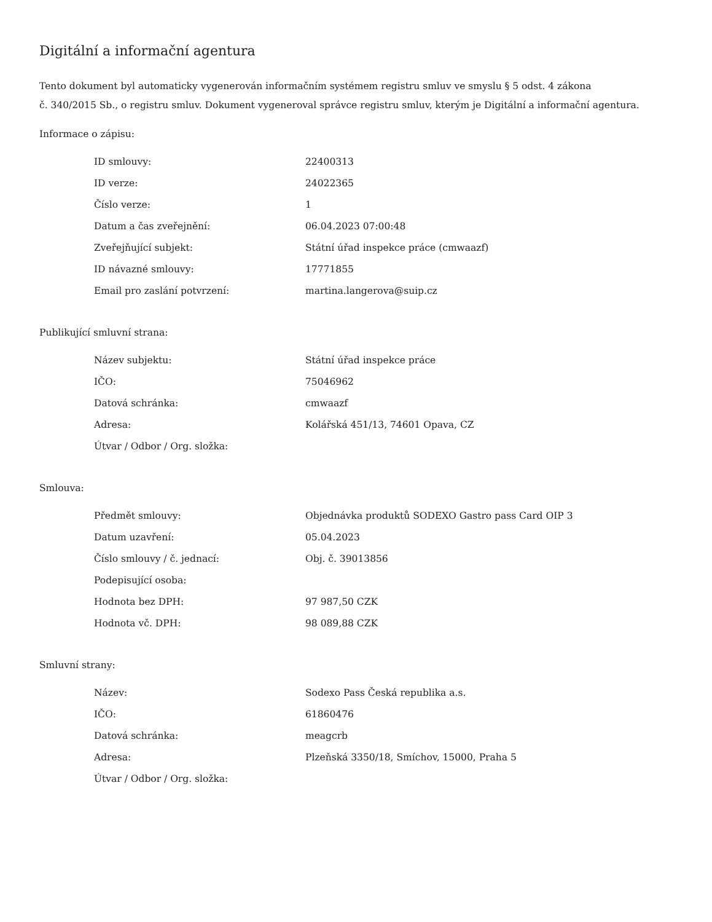Digitální a informační agentura
Tento dokument byl automaticky vygenerován informačním systémem registru smluv ve smyslu § 5 odst. 4 zákona
č. 340/2015 Sb., o registru smluv. Dokument vygeneroval správce registru smluv, kterým je Digitální a informační agentura.
Informace o zápisu:
| ID smlouvy: | 22400313 |
| ID verze: | 24022365 |
| Číslo verze: | 1 |
| Datum a čas zveřejnění: | 06.04.2023 07:00:48 |
| Zveřejňující subjekt: | Státní úřad inspekce práce (cmwaazf) |
| ID návazné smlouvy: | 17771855 |
| Email pro zaslání potvrzení: | martina.langerova@suip.cz |
Publikující smluvní strana:
| Název subjektu: | Státní úřad inspekce práce |
| IČO: | 75046962 |
| Datová schránka: | cmwaazf |
| Adresa: | Kolářská 451/13, 74601 Opava, CZ |
| Útvar / Odbor / Org. složka: | |
Smlouva:
| Předmět smlouvy: | Objednávka produktů SODEXO Gastro pass Card OIP 3 |
| Datum uzavření: | 05.04.2023 |
| Číslo smlouvy / č. jednací: | Obj. č. 39013856 |
| Podepisující osoba: | |
| Hodnota bez DPH: | 97 987,50 CZK |
| Hodnota vč. DPH: | 98 089,88 CZK |
Smluvní strany:
| Název: | Sodexo Pass Česká republika a.s. |
| IČO: | 61860476 |
| Datová schránka: | meagcrb |
| Adresa: | Plzeňská 3350/18, Smíchov, 15000, Praha 5 |
| Útvar / Odbor / Org. složka: | |